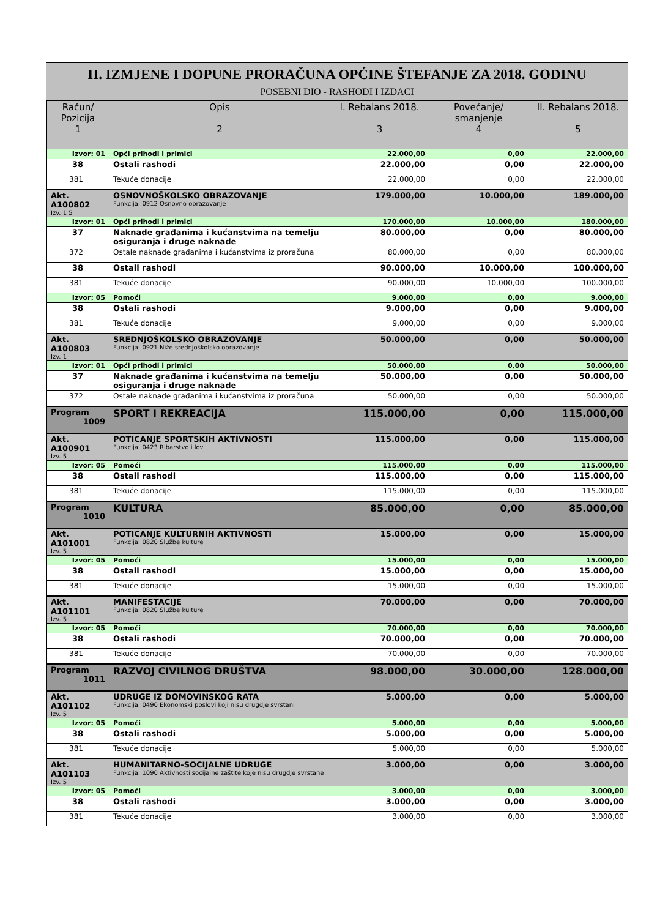II. IZMJENE I DOPUNE PRORAČUNA OPĆINE ŠTEFANJE ZA 2018. GODINU
POSEBNI DIO - RASHODI I IZDACI
| Račun/ Pozicija 1 | | Opis 2 | I. Rebalans 2018. 3 | Povećanje/ smanjenje 4 | II. Rebalans 2018. 5 |
| --- | --- | --- | --- | --- | --- |
| Izvor: 01 | | Opći prihodi i primici | 22.000,00 | 0,00 | 22.000,00 |
| 38 | | Ostali rashodi | 22.000,00 | 0,00 | 22.000,00 |
| 381 | | Tekuće donacije | 22.000,00 | 0,00 | 22.000,00 |
| Akt. A100802 Izv. 1 5 | | OSNOVNOŠKOLSKO OBRAZOVANJE Funkcija: 0912 Osnovno obrazovanje | 179.000,00 | 10.000,00 | 189.000,00 |
| Izvor: 01 | | Opći prihodi i primici | 170.000,00 | 10.000,00 | 180.000,00 |
| 37 | | Naknade građanima i kućanstvima na temelju osiguranja i druge naknade | 80.000,00 | 0,00 | 80.000,00 |
| 372 | | Ostale naknade građanima i kućanstvima iz proračuna | 80.000,00 | 0,00 | 80.000,00 |
| 38 | | Ostali rashodi | 90.000,00 | 10.000,00 | 100.000,00 |
| 381 | | Tekuće donacije | 90.000,00 | 10.000,00 | 100.000,00 |
| Izvor: 05 | | Pomoći | 9.000,00 | 0,00 | 9.000,00 |
| 38 | | Ostali rashodi | 9.000,00 | 0,00 | 9.000,00 |
| 381 | | Tekuće donacije | 9.000,00 | 0,00 | 9.000,00 |
| Akt. A100803 Izv. 1 | | SREDNJOŠKOLSKO OBRAZOVANJE Funkcija: 0921 Niže srednjoškolsko obrazovanje | 50.000,00 | 0,00 | 50.000,00 |
| Izvor: 01 | | Opći prihodi i primici | 50.000,00 | 0,00 | 50.000,00 |
| 37 | | Naknade građanima i kućanstvima na temelju osiguranja i druge naknade | 50.000,00 | 0,00 | 50.000,00 |
| 372 | | Ostale naknade građanima i kućanstvima iz proračuna | 50.000,00 | 0,00 | 50.000,00 |
| Program 1009 | | SPORT I REKREACIJA | 115.000,00 | 0,00 | 115.000,00 |
| Akt. A100901 Izv. 5 | | POTICANJE SPORTSKIH AKTIVNOSTI Funkcija: 0423 Ribarstvo i lov | 115.000,00 | 0,00 | 115.000,00 |
| Izvor: 05 | | Pomoći | 115.000,00 | 0,00 | 115.000,00 |
| 38 | | Ostali rashodi | 115.000,00 | 0,00 | 115.000,00 |
| 381 | | Tekuće donacije | 115.000,00 | 0,00 | 115.000,00 |
| Program 1010 | | KULTURA | 85.000,00 | 0,00 | 85.000,00 |
| Akt. A101001 Izv. 5 | | POTICANJE KULTURNIH AKTIVNOSTI Funkcija: 0820 Službe kulture | 15.000,00 | 0,00 | 15.000,00 |
| Izvor: 05 | | Pomoći | 15.000,00 | 0,00 | 15.000,00 |
| 38 | | Ostali rashodi | 15.000,00 | 0,00 | 15.000,00 |
| 381 | | Tekuće donacije | 15.000,00 | 0,00 | 15.000,00 |
| Akt. A101101 Izv. 5 | | MANIFESTACIJE Funkcija: 0820 Službe kulture | 70.000,00 | 0,00 | 70.000,00 |
| Izvor: 05 | | Pomoći | 70.000,00 | 0,00 | 70.000,00 |
| 38 | | Ostali rashodi | 70.000,00 | 0,00 | 70.000,00 |
| 381 | | Tekuće donacije | 70.000,00 | 0,00 | 70.000,00 |
| Program 1011 | | RAZVOJ CIVILNOG DRUŠTVA | 98.000,00 | 30.000,00 | 128.000,00 |
| Akt. A101102 Izv. 5 | | UDRUGE IZ DOMOVINSKOG RATA Funkcija: 0490 Ekonomski poslovi koji nisu drugdje svrstani | 5.000,00 | 0,00 | 5.000,00 |
| Izvor: 05 | | Pomoći | 5.000,00 | 0,00 | 5.000,00 |
| 38 | | Ostali rashodi | 5.000,00 | 0,00 | 5.000,00 |
| 381 | | Tekuće donacije | 5.000,00 | 0,00 | 5.000,00 |
| Akt. A101103 Izv. 5 | | HUMANITARNO-SOCIJALNE UDRUGE Funkcija: 1090 Aktivnosti socijalne zaštite koje nisu drugdje svrstane | 3.000,00 | 0,00 | 3.000,00 |
| Izvor: 05 | | Pomoći | 3.000,00 | 0,00 | 3.000,00 |
| 38 | | Ostali rashodi | 3.000,00 | 0,00 | 3.000,00 |
| 381 | | Tekuće donacije | 3.000,00 | 0,00 | 3.000,00 |